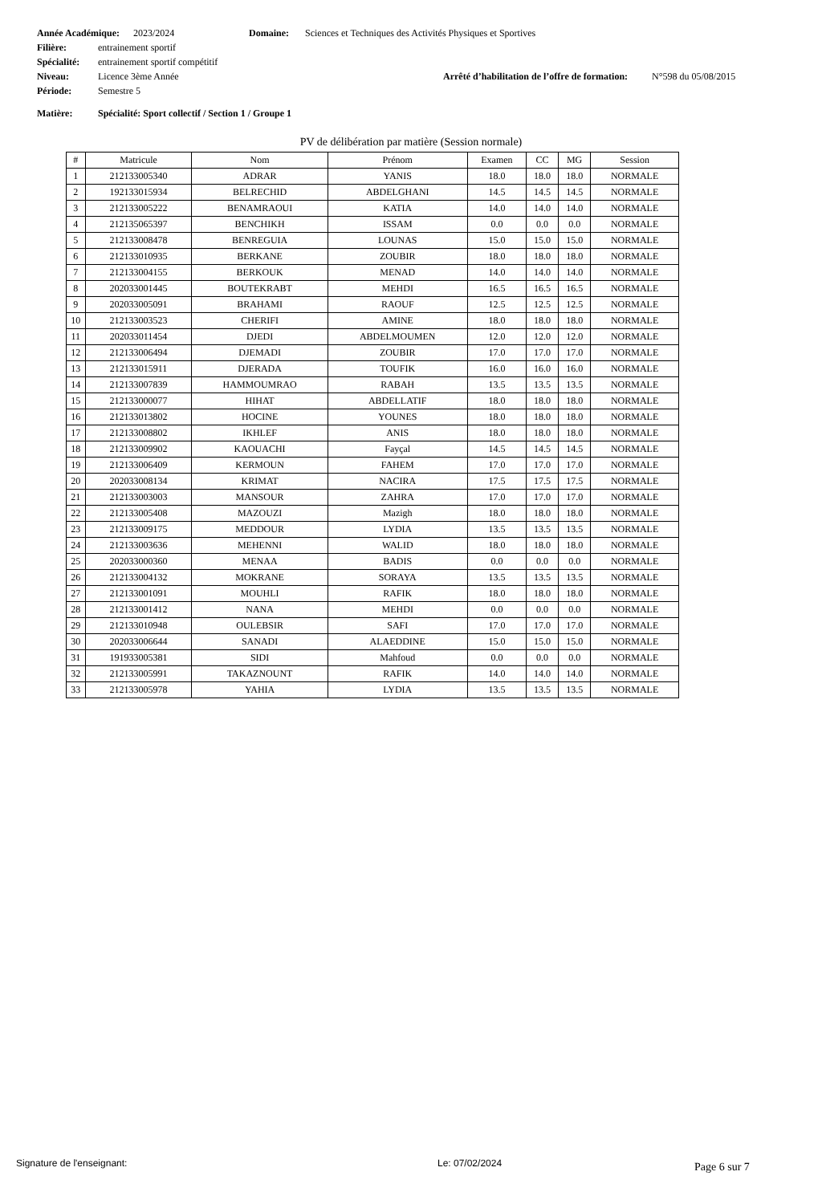Année Académique: 2023/2024 Domaine: Sciences et Techniques des Activités Physiques et Sportives
Filière: entrainement sportif
Spécialité: entrainement sportif compétitif
Niveau: Licence 3ème Année Arrêté d’habilitation de l’offre de formation: N°598 du 05/08/2015
Période: Semestre 5
Matière: Spécialité: Sport collectif / Section 1 / Groupe 1
PV de délibération par matière (Session normale)
| # | Matricule | Nom | Prénom | Examen | CC | MG | Session |
| --- | --- | --- | --- | --- | --- | --- | --- |
| 1 | 212133005340 | ADRAR | YANIS | 18.0 | 18.0 | 18.0 | NORMALE |
| 2 | 192133015934 | BELRECHID | ABDELGHANI | 14.5 | 14.5 | 14.5 | NORMALE |
| 3 | 212133005222 | BENAMRAOUI | KATIA | 14.0 | 14.0 | 14.0 | NORMALE |
| 4 | 212135065397 | BENCHIKH | ISSAM | 0.0 | 0.0 | 0.0 | NORMALE |
| 5 | 212133008478 | BENREGUIA | LOUNAS | 15.0 | 15.0 | 15.0 | NORMALE |
| 6 | 212133010935 | BERKANE | ZOUBIR | 18.0 | 18.0 | 18.0 | NORMALE |
| 7 | 212133004155 | BERKOUK | MENAD | 14.0 | 14.0 | 14.0 | NORMALE |
| 8 | 202033001445 | BOUTEKRABT | MEHDI | 16.5 | 16.5 | 16.5 | NORMALE |
| 9 | 202033005091 | BRAHAMI | RAOUF | 12.5 | 12.5 | 12.5 | NORMALE |
| 10 | 212133003523 | CHERIFI | AMINE | 18.0 | 18.0 | 18.0 | NORMALE |
| 11 | 202033011454 | DJEDI | ABDELMOUMEN | 12.0 | 12.0 | 12.0 | NORMALE |
| 12 | 212133006494 | DJEMADI | ZOUBIR | 17.0 | 17.0 | 17.0 | NORMALE |
| 13 | 212133015911 | DJERADA | TOUFIK | 16.0 | 16.0 | 16.0 | NORMALE |
| 14 | 212133007839 | HAMMOUMRAO | RABAH | 13.5 | 13.5 | 13.5 | NORMALE |
| 15 | 212133000077 | HIHAT | ABDELLATIF | 18.0 | 18.0 | 18.0 | NORMALE |
| 16 | 212133013802 | HOCINE | YOUNES | 18.0 | 18.0 | 18.0 | NORMALE |
| 17 | 212133008802 | IKHLEF | ANIS | 18.0 | 18.0 | 18.0 | NORMALE |
| 18 | 212133009902 | KAOUACHI | Fayçal | 14.5 | 14.5 | 14.5 | NORMALE |
| 19 | 212133006409 | KERMOUN | FAHEM | 17.0 | 17.0 | 17.0 | NORMALE |
| 20 | 202033008134 | KRIMAT | NACIRA | 17.5 | 17.5 | 17.5 | NORMALE |
| 21 | 212133003003 | MANSOUR | ZAHRA | 17.0 | 17.0 | 17.0 | NORMALE |
| 22 | 212133005408 | MAZOUZI | Mazigh | 18.0 | 18.0 | 18.0 | NORMALE |
| 23 | 212133009175 | MEDDOUR | LYDIA | 13.5 | 13.5 | 13.5 | NORMALE |
| 24 | 212133003636 | MEHENNI | WALID | 18.0 | 18.0 | 18.0 | NORMALE |
| 25 | 202033000360 | MENAA | BADIS | 0.0 | 0.0 | 0.0 | NORMALE |
| 26 | 212133004132 | MOKRANE | SORAYA | 13.5 | 13.5 | 13.5 | NORMALE |
| 27 | 212133001091 | MOUHLI | RAFIK | 18.0 | 18.0 | 18.0 | NORMALE |
| 28 | 212133001412 | NANA | MEHDI | 0.0 | 0.0 | 0.0 | NORMALE |
| 29 | 212133010948 | OULEBSIR | SAFI | 17.0 | 17.0 | 17.0 | NORMALE |
| 30 | 202033006644 | SANADI | ALAEDDINE | 15.0 | 15.0 | 15.0 | NORMALE |
| 31 | 191933005381 | SIDI | Mahfoud | 0.0 | 0.0 | 0.0 | NORMALE |
| 32 | 212133005991 | TAKAZNOUNT | RAFIK | 14.0 | 14.0 | 14.0 | NORMALE |
| 33 | 212133005978 | YAHIA | LYDIA | 13.5 | 13.5 | 13.5 | NORMALE |
Signature de l'enseignant: Le: 07/02/2024 Page 6 sur 7